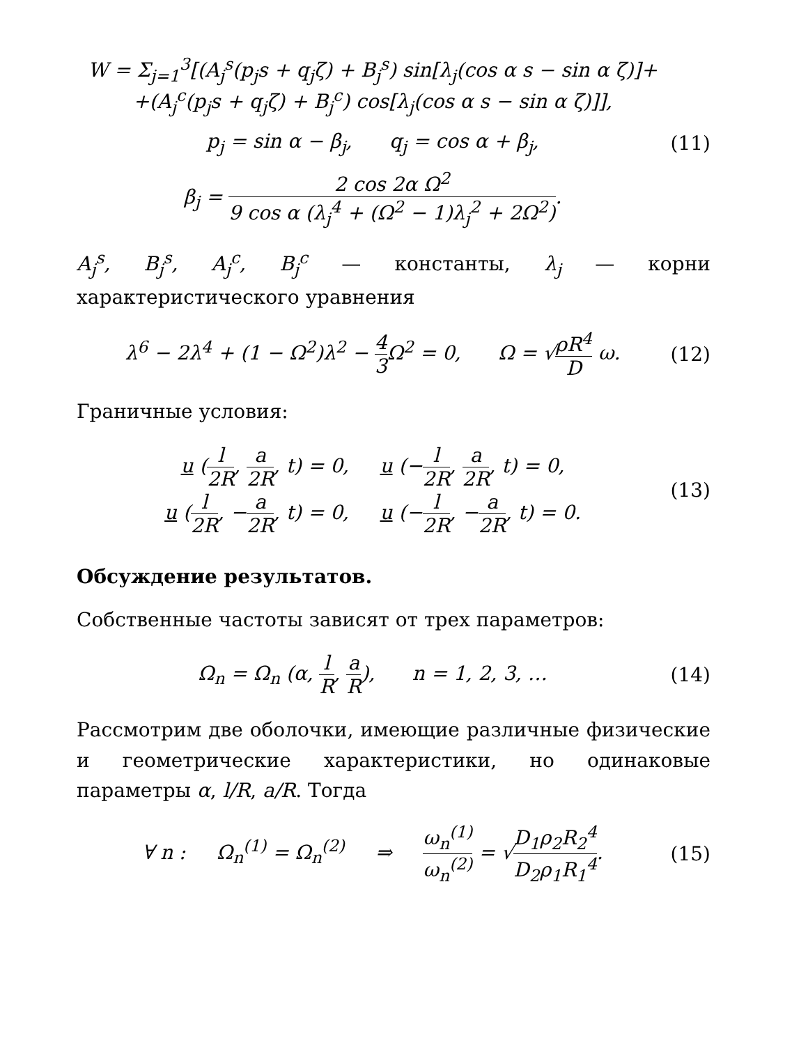W = Σ<sub>j=1</sub><sup>3</sup>[(A<sub>j</sub><sup>s</sup>(p<sub>j</sub>s + q<sub>j</sub>ζ) + B<sub>j</sub><sup>s</sup>) sin[λ<sub>j</sub>(cos α s − sin α ζ)]+
+(A<sub>j</sub><sup>c</sup>(p<sub>j</sub>s + q<sub>j</sub>ζ) + B<sub>j</sub><sup>c</sup>) cos[λ<sub>j</sub>(cos α s − sin α ζ)]],
p<sub>j</sub> = sin α − β<sub>j</sub>, q<sub>j</sub> = cos α + β<sub>j</sub>,
(11)
β<sub>j</sub> = 2 cos 2α Ω<sup>2</sup> 9 cos α (λ<sub>j</sub><sup>4</sup> + (Ω<sup>2</sup> − 1)λ<sub>j</sub><sup>2</sup> + 2Ω<sup>2</sup>).
A<sub>j</sub><sup>s</sup>, B<sub>j</sub><sup>s</sup>, A<sub>j</sub><sup>c</sup>, B<sub>j</sub><sup>c</sup> — константы, λ<sub>j</sub> — корни характеристического уравнения
λ<sup>6</sup> − 2λ<sup>4</sup> + (1 − Ω<sup>2</sup>)λ<sup>2</sup> − 4 3 Ω<sup>2</sup> = 0, Ω = √ρR<sup>4</sup> D ω.
(12)
Граничные условия:
u (l 2R, a 2R, t) = 0, u (−l 2R, a 2R, t) = 0,
u (l 2R, −a 2R, t) = 0, u (−l 2R, −a 2R, t) = 0.
(13)
Обсуждение результатов.
Собственные частоты зависят от трех параметров:
Ω<sub>n</sub> = Ω<sub>n</sub> (α, l R, a R), n = 1, 2, 3, …
(14)
Рассмотрим две оболочки, имеющие различные физические и геометрические характеристики, но одинаковые параметры α, l/R, a/R. Тогда
∀ n : Ω<sub>n</sub><sup>(1)</sup> = Ω<sub>n</sub><sup>(2)</sup> ⇒ ω<sub>n</sub><sup>(1)</sup> ω<sub>n</sub><sup>(2)</sup> = √D<sub>1</sub>ρ<sub>2</sub>R<sub>2</sub><sup>4</sup> D<sub>2</sub>ρ<sub>1</sub>R<sub>1</sub><sup>4</sup>.
(15)